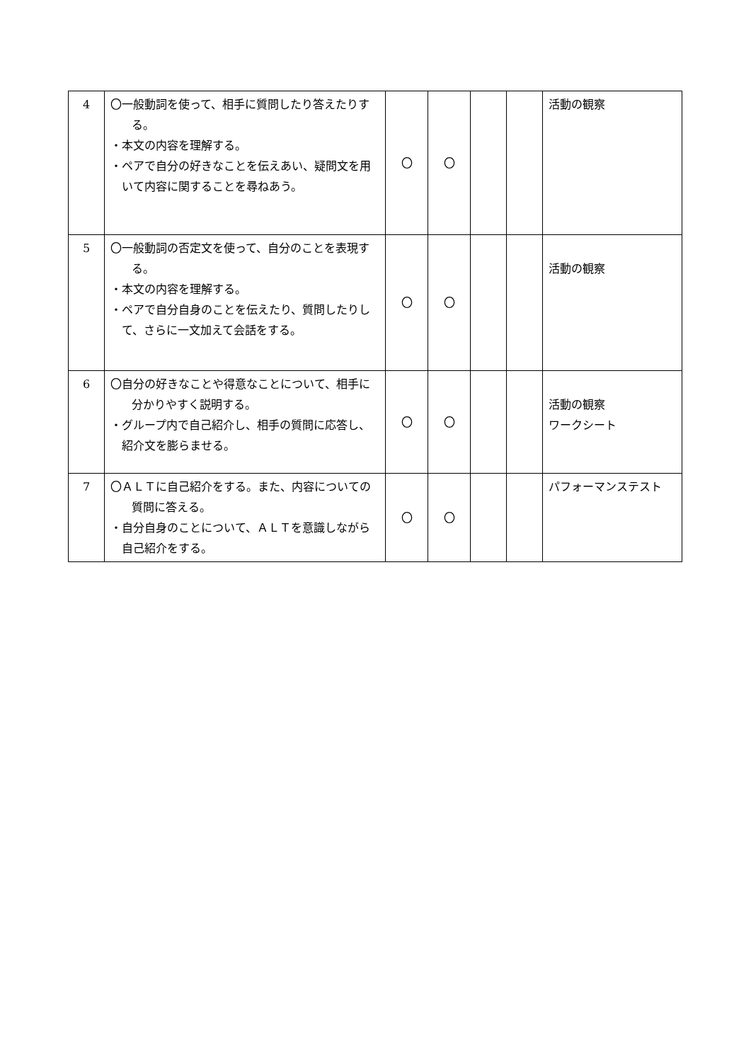| 4 | 〇一般動詞を使って、相手に質問したり答えたりする。 ・本文の内容を理解する。 ・ペアで自分の好きなことを伝えあい、疑問文を用いて内容に関することを尋ねあう。 | 〇 | 〇 | | | 活動の観察 |
| 5 | 〇一般動詞の否定文を使って、自分のことを表現する。 ・本文の内容を理解する。 ・ペアで自分自身のことを伝えたり、質問したりして、さらに一文加えて会話をする。 | 〇 | 〇 | | | 活動の観察 |
| 6 | 〇自分の好きなことや得意なことについて、相手に分かりやすく説明する。 ・グループ内で自己紹介し、相手の質問に応答し、紹介文を膨らませる。 | 〇 | 〇 | | | 活動の観察 ワークシート |
| 7 | 〇ＡＬＴに自己紹介をする。また、内容についての質問に答える。 ・自分自身のことについて、ＡＬＴを意識しながら自己紹介をする。 | 〇 | 〇 | | | パフォーマンステスト |